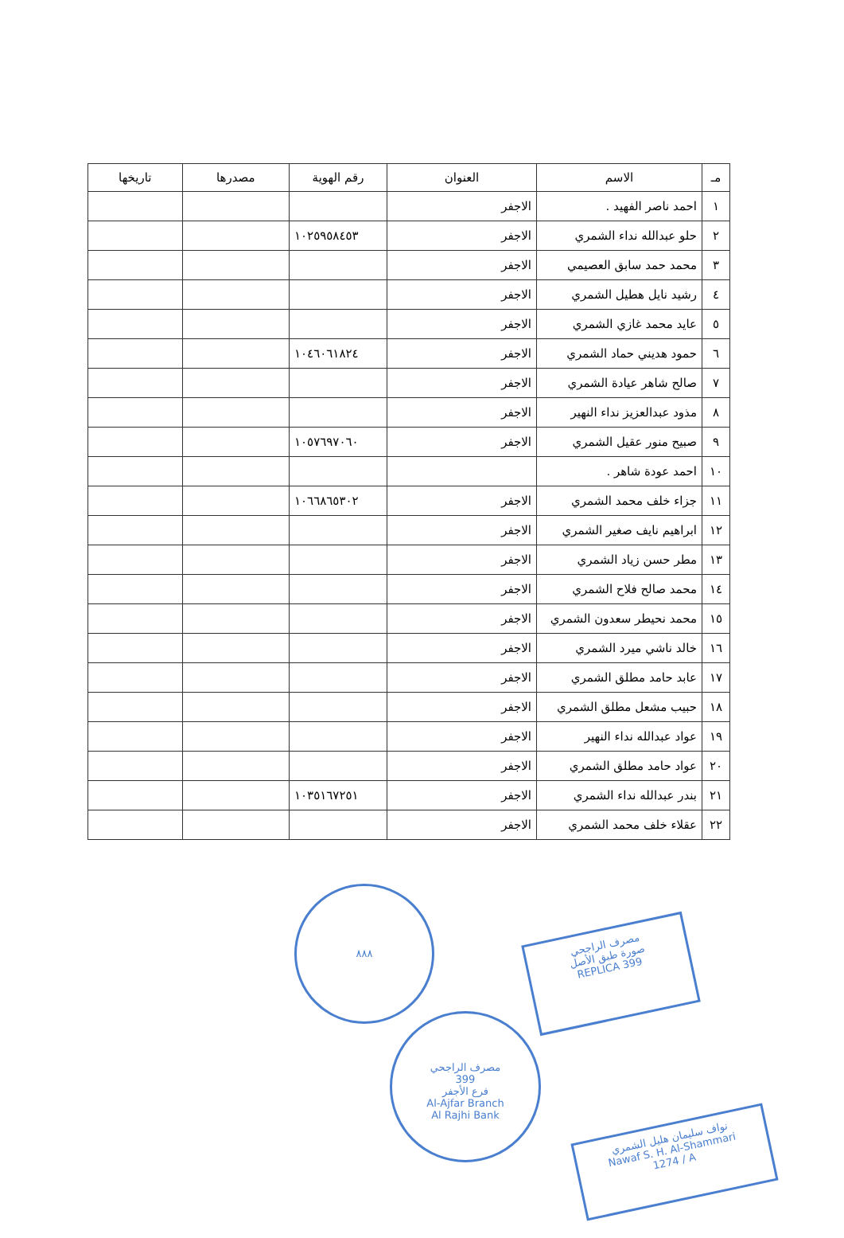| مـ | الاسم | العنوان | رقم الهوية | مصدرها | تاريخها |
| --- | --- | --- | --- | --- | --- |
| ١ | احمد ناصر الفهيد . | الاجفر | | | |
| ٢ | حلو عبدالله نداء الشمري | الاجفر | ١٠٢٥٩٥٨٤٥٣ | | |
| ٣ | محمد حمد سابق العصيمي | الاجفر | | | |
| ٤ | رشيد نايل هطيل الشمري | الاجفر | | | |
| ٥ | عايد محمد غازي الشمري | الاجفر | | | |
| ٦ | حمود هديني حماد الشمري | الاجفر | ١٠٤٦٠٦١٨٢٤ | | |
| ٧ | صالح شاهر عيادة الشمري | الاجفر | | | |
| ٨ | مذود عبدالعزيز نداء النهير | الاجفر | | | |
| ٩ | صبيح منور عقيل الشمري | الاجفر | ١٠٥٧٦٩٧٠٦٠ | | |
| ١٠ | احمد عودة شاهر . | | | | |
| ١١ | جزاء خلف محمد الشمري | الاجفر | ١٠٦٦٨٦٥٣٠٢ | | |
| ١٢ | ابراهيم نايف صغير الشمري | الاجفر | | | |
| ١٣ | مطر حسن زياد الشمري | الاجفر | | | |
| ١٤ | محمد صالح فلاح الشمري | الاجفر | | | |
| ١٥ | محمد نحيطر سعدون الشمري | الاجفر | | | |
| ١٦ | خالد ناشي ميرد الشمري | الاجفر | | | |
| ١٧ | عابد حامد مطلق الشمري | الاجفر | | | |
| ١٨ | حبيب مشعل مطلق الشمري | الاجفر | | | |
| ١٩ | عواد عبدالله نداء النهير | الاجفر | | | |
| ٢٠ | عواد حامد مطلق الشمري | الاجفر | | | |
| ٢١ | بندر عبدالله نداء الشمري | الاجفر | ١٠٣٥١٦٧٢٥١ | | |
| ٢٢ | عقلاء خلف محمد الشمري | الاجفر | | | |
٨٨٨
مصرف الراجحي
399
فرع الأجفر
Al-Ajfar Branch
Al Rajhi Bank
مصرف الراجحي
صورة طبق الأصل
REPLICA 399
نواف سليمان هليل الشمري
Nawaf S. H. Al-Shammari
1274 / A